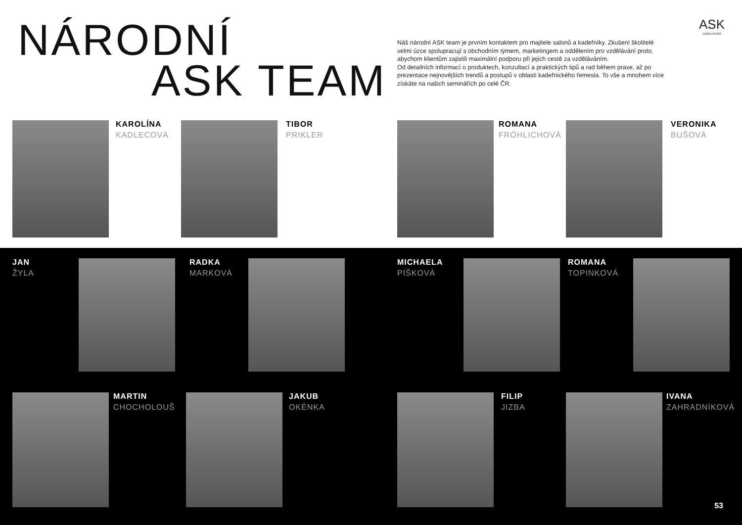NÁRODNÍ
ASK TEAM
Náš národní ASK team je prvním kontaktem pro majitele salonů a kadeřníky. Zkušení školitelé velmi úzce spolupracují s obchodním týmem, marketingem a oddělením pro vzdělávání proto, abychom klientům zajistili maximální podporu při jejich cestě za vzděláváním.
Od detailních informací o produktech, konzultací a praktických tipů a rad během praxe, až po prezentace nejnovějších trendů a postupů v oblasti kadeřnického řemesla. To vše a mnohem více získáte na našich seminářích po celé ČR.
ASK
VZDĚLÁVÁNÍ
KAROLÍNA
KADLECOVÁ
TIBOR
PRIKLER
ROMANA
FRÖHLICHOVÁ
VERONIKA
BUŠOVÁ
JAN
ŽYLA
RADKA
MARKOVÁ
MICHAELA
PÍŠKOVÁ
ROMANA
TOPINKOVÁ
MARTIN
CHOCHOLOUŠ
JAKUB
OKÉNKA
FILIP
JIZBA
IVANA
ZAHRADNÍKOVÁ
53